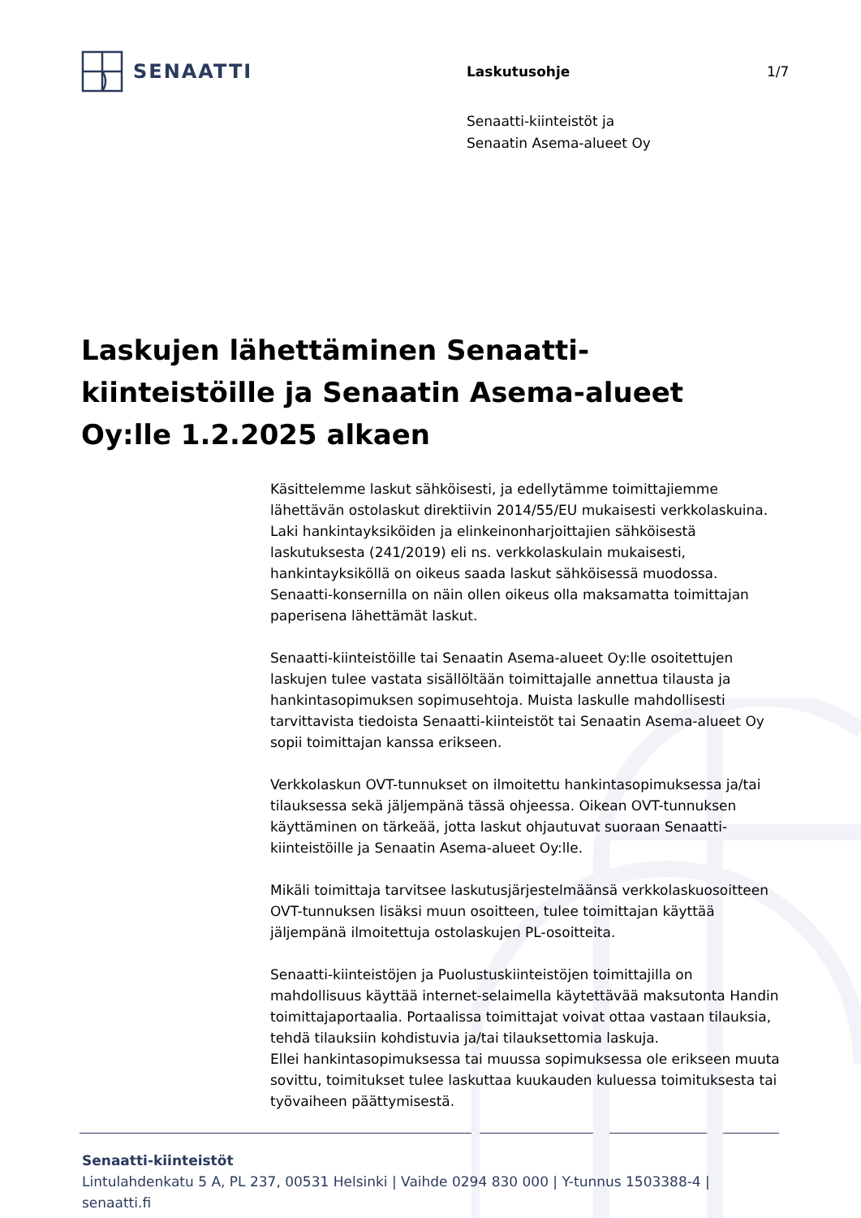SENAATTI
Laskutusohje 1/7
Senaatti-kiinteistöt ja
Senaatin Asema-alueet Oy
Laskujen lähettäminen Senaatti-kiinteistöille ja Senaatin Asema-alueet Oy:lle 1.2.2025 alkaen
Käsittelemme laskut sähköisesti, ja edellytämme toimittajiemme lähettävän ostolaskut direktiivin 2014/55/EU mukaisesti verkkolaskuina. Laki hankintayksiköiden ja elinkeinonharjoittajien sähköisestä laskutuksesta (241/2019) eli ns. verkkolaskulain mukaisesti, hankintayksiköllä on oikeus saada laskut sähköisessä muodossa. Senaatti-konsernilla on näin ollen oikeus olla maksamatta toimittajan paperisena lähettämät laskut.
Senaatti-kiinteistöille tai Senaatin Asema-alueet Oy:lle osoitettujen laskujen tulee vastata sisällöltään toimittajalle annettua tilausta ja hankintasopimuksen sopimusehtoja. Muista laskulle mahdollisesti tarvittavista tiedoista Senaatti-kiinteistöt tai Senaatin Asema-alueet Oy sopii toimittajan kanssa erikseen.
Verkkolaskun OVT-tunnukset on ilmoitettu hankintasopimuksessa ja/tai tilauksessa sekä jäljempänä tässä ohjeessa. Oikean OVT-tunnuksen käyttäminen on tärkeää, jotta laskut ohjautuvat suoraan Senaatti-kiinteistöille ja Senaatin Asema-alueet Oy:lle.
Mikäli toimittaja tarvitsee laskutusjärjestelmäänsä verkkolaskuosoitteen OVT-tunnuksen lisäksi muun osoitteen, tulee toimittajan käyttää jäljempänä ilmoitettuja ostolaskujen PL-osoitteita.
Senaatti-kiinteistöjen ja Puolustuskiinteistöjen toimittajilla on mahdollisuus käyttää internet-selaimella käytettävää maksutonta Handin toimittajaportaalia. Portaalissa toimittajat voivat ottaa vastaan tilauksia, tehdä tilauksiin kohdistuvia ja/tai tilauksettomia laskuja.
Ellei hankintasopimuksessa tai muussa sopimuksessa ole erikseen muuta sovittu, toimitukset tulee laskuttaa kuukauden kuluessa toimituksesta tai työvaiheen päättymisestä.
Senaatti-kiinteistöt
Lintulahdenkatu 5 A, PL 237, 00531 Helsinki | Vaihde 0294 830 000 | Y-tunnus 1503388-4 |
senaatti.fi